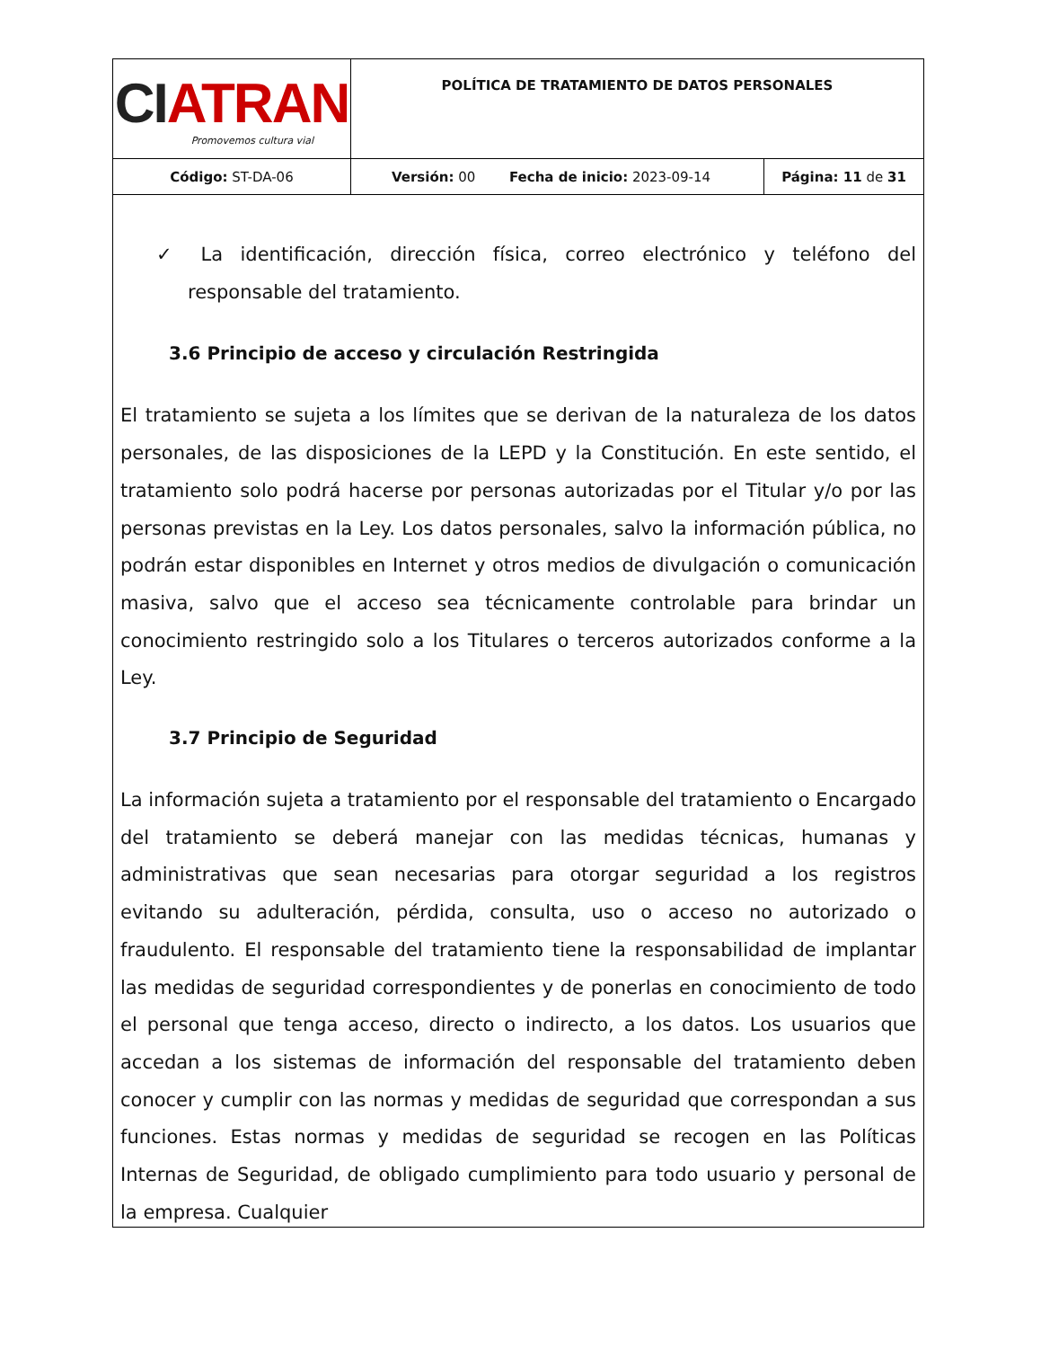| CI ATRAN Promovemos cultura vial | POLÍTICA DE TRATAMIENTO DE DATOS PERSONALES | | |
| Código: ST-DA-06 | Versión: 00 | Fecha de inicio: 2023-09-14 | Página: 11 de 31 |
✓ La identificación, dirección física, correo electrónico y teléfono del responsable del tratamiento.
3.6 Principio de acceso y circulación Restringida
El tratamiento se sujeta a los límites que se derivan de la naturaleza de los datos personales, de las disposiciones de la LEPD y la Constitución. En este sentido, el tratamiento solo podrá hacerse por personas autorizadas por el Titular y/o por las personas previstas en la Ley. Los datos personales, salvo la información pública, no podrán estar disponibles en Internet y otros medios de divulgación o comunicación masiva, salvo que el acceso sea técnicamente controlable para brindar un conocimiento restringido solo a los Titulares o terceros autorizados conforme a la Ley.
3.7 Principio de Seguridad
La información sujeta a tratamiento por el responsable del tratamiento o Encargado del tratamiento se deberá manejar con las medidas técnicas, humanas y administrativas que sean necesarias para otorgar seguridad a los registros evitando su adulteración, pérdida, consulta, uso o acceso no autorizado o fraudulento. El responsable del tratamiento tiene la responsabilidad de implantar las medidas de seguridad correspondientes y de ponerlas en conocimiento de todo el personal que tenga acceso, directo o indirecto, a los datos. Los usuarios que accedan a los sistemas de información del responsable del tratamiento deben conocer y cumplir con las normas y medidas de seguridad que correspondan a sus funciones. Estas normas y medidas de seguridad se recogen en las Políticas Internas de Seguridad, de obligado cumplimiento para todo usuario y personal de la empresa. Cualquier